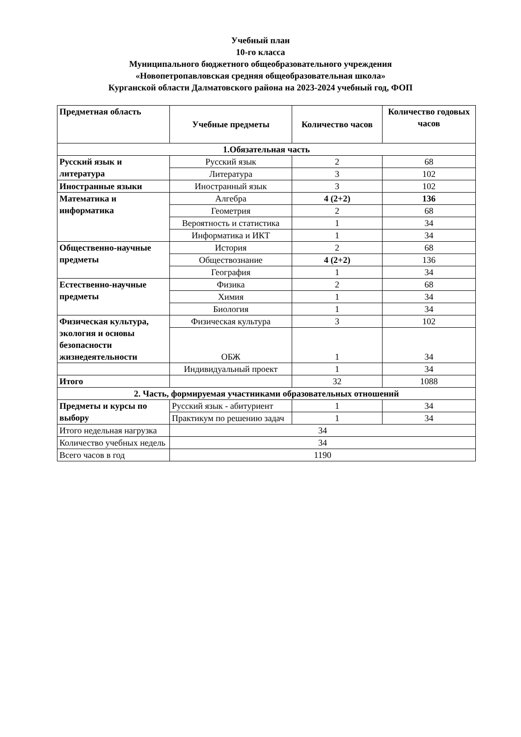Учебный план
10-го класса
Муниципального бюджетного общеобразовательного учреждения
«Новопетропавловская средняя общеобразовательная школа»
Курганской области Далматовского района на 2023-2024 учебный год, ФОП
| Предметная область | Учебные предметы | Количество часов | Количество годовых часов |
| --- | --- | --- | --- |
| 1.Обязательная часть | | | |
| Русский язык и литература | Русский язык | 2 | 68 |
| | Литература | 3 | 102 |
| Иностранные языки | Иностранный язык | 3 | 102 |
| Математика и информатика | Алгебра | 4 (2+2) | 136 |
| | Геометрия | 2 | 68 |
| | Вероятность и статистика | 1 | 34 |
| | Информатика и ИКТ | 1 | 34 |
| Общественно-научные предметы | История | 2 | 68 |
| | Обществознание | 4 (2+2) | 136 |
| | География | 1 | 34 |
| Естественно-научные предметы | Физика | 2 | 68 |
| | Химия | 1 | 34 |
| | Биология | 1 | 34 |
| Физическая культура, экология и основы безопасности жизнедеятельности | Физическая культура | 3 | 102 |
| | ОБЖ | 1 | 34 |
| | Индивидуальный проект | 1 | 34 |
| Итого | | 32 | 1088 |
| 2. Часть, формируемая участниками образовательных отношений | | | |
| Предметы и курсы по выбору | Русский язык - абитуриент | 1 | 34 |
| | Практикум по решению задач | 1 | 34 |
| Итого недельная нагрузка | 34 | | |
| Количество учебных недель | 34 | | |
| Всего часов в год | 1190 | | |